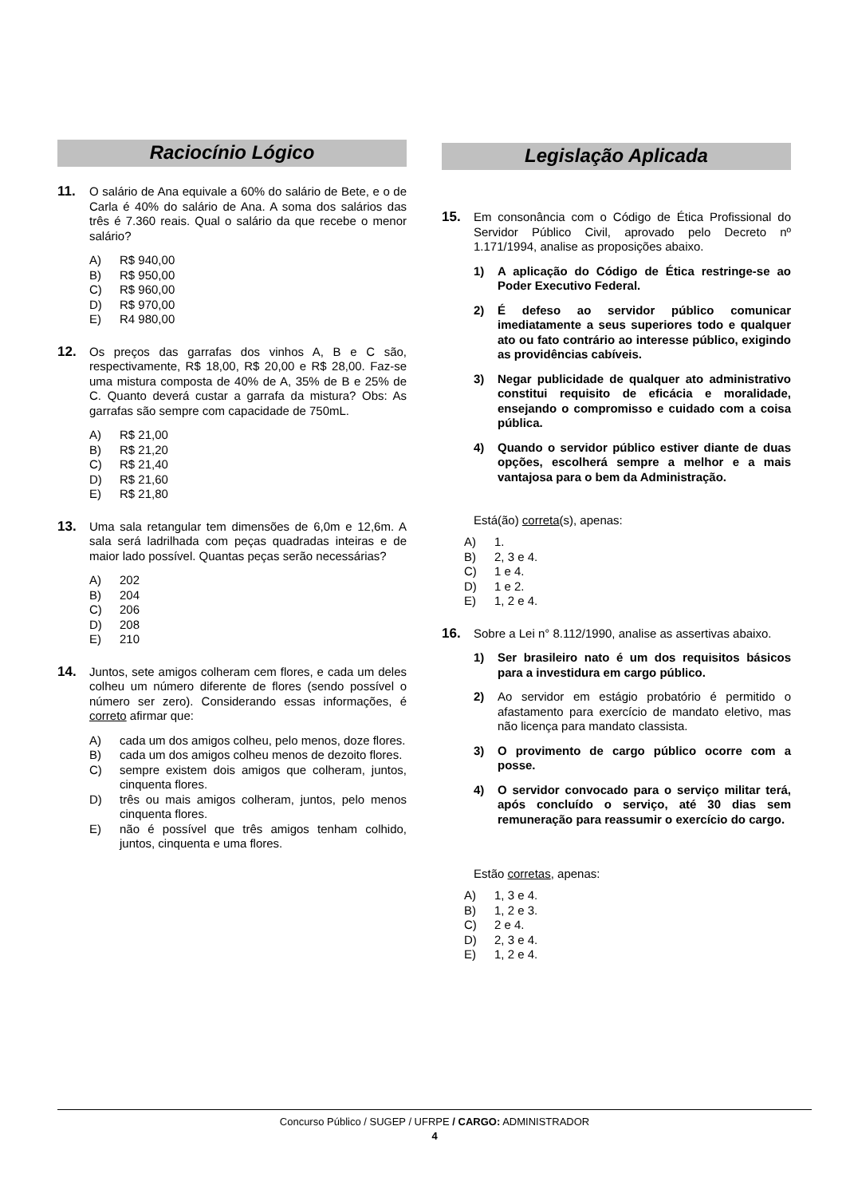Raciocínio Lógico
11. O salário de Ana equivale a 60% do salário de Bete, e o de Carla é 40% do salário de Ana. A soma dos salários das três é 7.360 reais. Qual o salário da que recebe o menor salário?
A) R$ 940,00
B) R$ 950,00
C) R$ 960,00
D) R$ 970,00
E) R4 980,00
12. Os preços das garrafas dos vinhos A, B e C são, respectivamente, R$ 18,00, R$ 20,00 e R$ 28,00. Faz-se uma mistura composta de 40% de A, 35% de B e 25% de C. Quanto deverá custar a garrafa da mistura? Obs: As garrafas são sempre com capacidade de 750mL.
A) R$ 21,00
B) R$ 21,20
C) R$ 21,40
D) R$ 21,60
E) R$ 21,80
13. Uma sala retangular tem dimensões de 6,0m e 12,6m. A sala será ladrilhada com peças quadradas inteiras e de maior lado possível. Quantas peças serão necessárias?
A) 202
B) 204
C) 206
D) 208
E) 210
14. Juntos, sete amigos colheram cem flores, e cada um deles colheu um número diferente de flores (sendo possível o número ser zero). Considerando essas informações, é correto afirmar que:
A) cada um dos amigos colheu, pelo menos, doze flores.
B) cada um dos amigos colheu menos de dezoito flores.
C) sempre existem dois amigos que colheram, juntos, cinquenta flores.
D) três ou mais amigos colheram, juntos, pelo menos cinquenta flores.
E) não é possível que três amigos tenham colhido, juntos, cinquenta e uma flores.
Legislação Aplicada
15. Em consonância com o Código de Ética Profissional do Servidor Público Civil, aprovado pelo Decreto nº 1.171/1994, analise as proposições abaixo.
1) A aplicação do Código de Ética restringe-se ao Poder Executivo Federal.
2) É defeso ao servidor público comunicar imediatamente a seus superiores todo e qualquer ato ou fato contrário ao interesse público, exigindo as providências cabíveis.
3) Negar publicidade de qualquer ato administrativo constitui requisito de eficácia e moralidade, ensejando o compromisso e cuidado com a coisa pública.
4) Quando o servidor público estiver diante de duas opções, escolherá sempre a melhor e a mais vantajosa para o bem da Administração.
Está(ão) correta(s), apenas:
A) 1.
B) 2, 3 e 4.
C) 1 e 4.
D) 1 e 2.
E) 1, 2 e 4.
16. Sobre a Lei n° 8.112/1990, analise as assertivas abaixo.
1) Ser brasileiro nato é um dos requisitos básicos para a investidura em cargo público.
2) Ao servidor em estágio probatório é permitido o afastamento para exercício de mandato eletivo, mas não licença para mandato classista.
3) O provimento de cargo público ocorre com a posse.
4) O servidor convocado para o serviço militar terá, após concluído o serviço, até 30 dias sem remuneração para reassumir o exercício do cargo.
Estão corretas, apenas:
A) 1, 3 e 4.
B) 1, 2 e 3.
C) 2 e 4.
D) 2, 3 e 4.
E) 1, 2 e 4.
Concurso Público / SUGEP / UFRPE / CARGO: ADMINISTRADOR
4